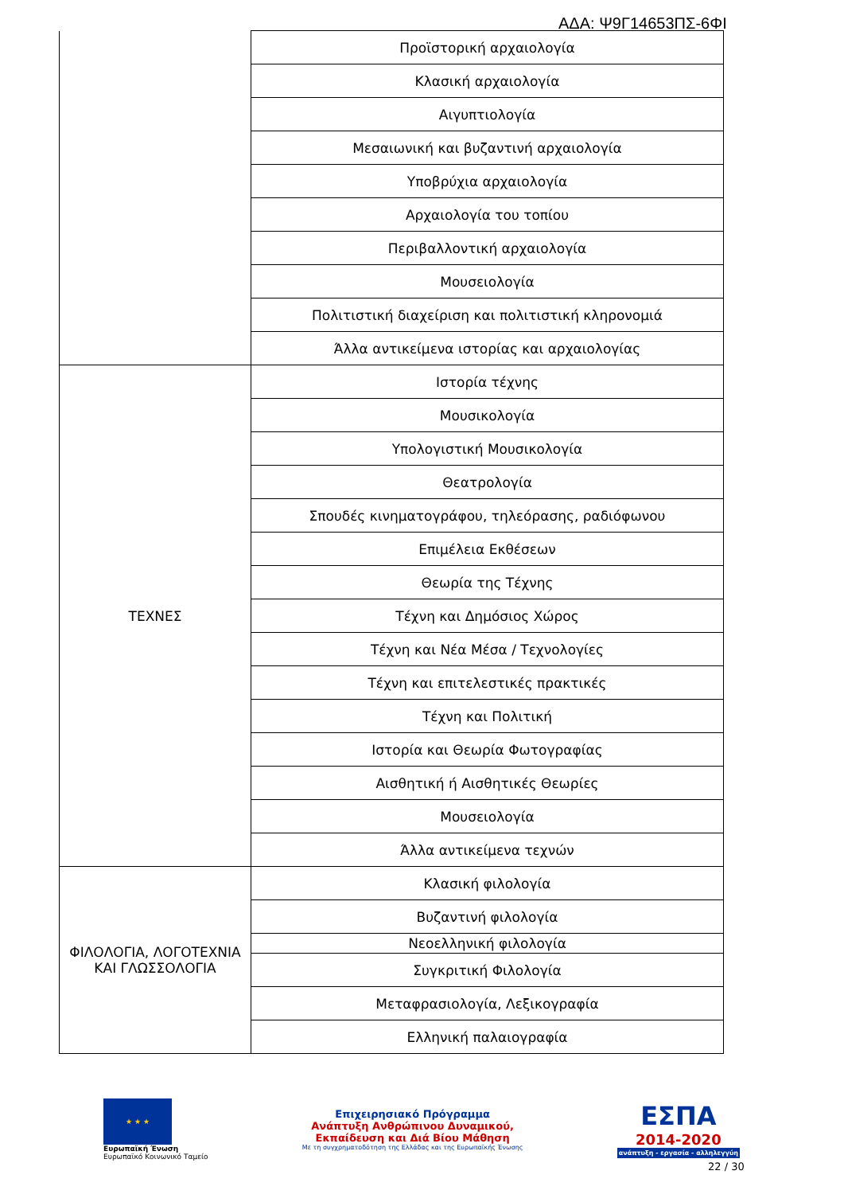ΑΔΑ: Ψ9Γ14653ΠΣ-6ΦΙ
| | Προϊστορική αρχαιολογία |
| | Κλασική αρχαιολογία |
| | Αιγυπτιολογία |
| | Μεσαιωνική και βυζαντινή αρχαιολογία |
| | Υποβρύχια αρχαιολογία |
| | Αρχαιολογία του τοπίου |
| | Περιβαλλοντική αρχαιολογία |
| | Μουσειολογία |
| | Πολιτιστική διαχείριση και πολιτιστική κληρονομιά |
| | Άλλα αντικείμενα ιστορίας και αρχαιολογίας |
| ΤΕΧΝΕΣ | Ιστορία τέχνης |
| | Μουσικολογία |
| | Υπολογιστική Μουσικολογία |
| | Θεατρολογία |
| | Σπουδές κινηματογράφου, τηλεόρασης, ραδιόφωνου |
| | Επιμέλεια Εκθέσεων |
| | Θεωρία της Τέχνης |
| | Τέχνη και Δημόσιος Χώρος |
| | Τέχνη και Νέα Μέσα / Τεχνολογίες |
| | Τέχνη και επιτελεστικές πρακτικές |
| | Τέχνη και Πολιτική |
| | Ιστορία και Θεωρία Φωτογραφίας |
| | Αισθητική ή Αισθητικές Θεωρίες |
| | Μουσειολογία |
| | Άλλα αντικείμενα τεχνών |
| ΦΙΛΟΛΟΓΙΑ, ΛΟΓΟΤΕΧΝΙΑ ΚΑΙ ΓΛΩΣΣΟΛΟΓΙΑ | Κλασική φιλολογία |
| | Βυζαντινή φιλολογία |
| | Νεοελληνική φιλολογία |
| | Συγκριτική Φιλολογία |
| | Μεταφρασιολογία, Λεξικογραφία |
| | Ελληνική παλαιογραφία |
★ ★ ★
Ευρωπαϊκή Ένωση
Ευρωπαϊκό Κοινωνικό Ταμείο
Επιχειρησιακό Πρόγραμμα
Ανάπτυξη Ανθρώπινου Δυναμικού,
Εκπαίδευση και Διά Βίου Μάθηση
Με τη συγχρηματοδότηση της Ελλάδας και της Ευρωπαϊκής Ένωσης
ΕΣΠΑ
2014-2020
ανάπτυξη - εργασία - αλληλεγγύη
22 / 30